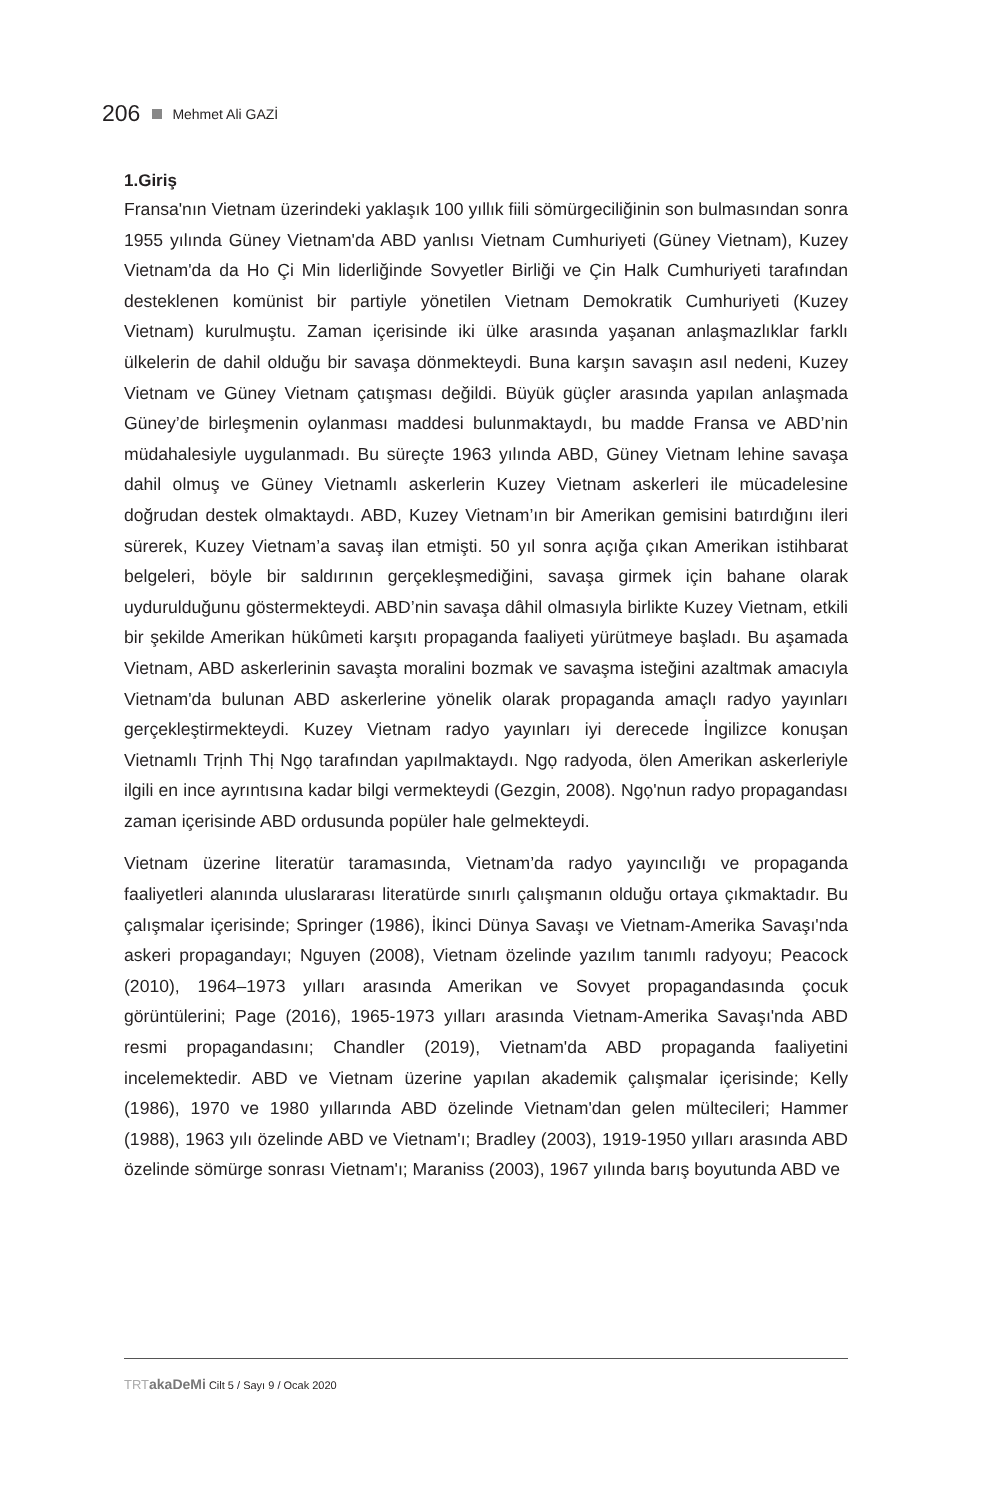206 Mehmet Ali GAZİ
1.Giriş
Fransa'nın Vietnam üzerindeki yaklaşık 100 yıllık fiili sömürgeciliğinin son bulmasından sonra 1955 yılında Güney Vietnam'da ABD yanlısı Vietnam Cumhuriyeti (Güney Vietnam), Kuzey Vietnam'da da Ho Çi Min liderliğinde Sovyetler Birliği ve Çin Halk Cumhuriyeti tarafından desteklenen komünist bir partiyle yönetilen Vietnam Demokratik Cumhuriyeti (Kuzey Vietnam) kurulmuştu. Zaman içerisinde iki ülke arasında yaşanan anlaşmazlıklar farklı ülkelerin de dahil olduğu bir savaşa dönmekteydi. Buna karşın savaşın asıl nedeni, Kuzey Vietnam ve Güney Vietnam çatışması değildi. Büyük güçler arasında yapılan anlaşmada Güney’de birleşmenin oylanması maddesi bulunmaktaydı, bu madde Fransa ve ABD’nin müdahalesiyle uygulanmadı. Bu süreçte 1963 yılında ABD, Güney Vietnam lehine savaşa dahil olmuş ve Güney Vietnamlı askerlerin Kuzey Vietnam askerleri ile mücadelesine doğrudan destek olmaktaydı. ABD, Kuzey Vietnam’ın bir Amerikan gemisini batırdığını ileri sürerek, Kuzey Vietnam’a savaş ilan etmişti. 50 yıl sonra açığa çıkan Amerikan istihbarat belgeleri, böyle bir saldırının gerçekleşmediğini, savaşa girmek için bahane olarak uydurulduğunu göstermekteydi. ABD’nin savaşa dâhil olmasıyla birlikte Kuzey Vietnam, etkili bir şekilde Amerikan hükûmeti karşıtı propaganda faaliyeti yürütmeye başladı. Bu aşamada Vietnam, ABD askerlerinin savaşta moralini bozmak ve savaşma isteğini azaltmak amacıyla Vietnam'da bulunan ABD askerlerine yönelik olarak propaganda amaçlı radyo yayınları gerçekleştirmekteydi. Kuzey Vietnam radyo yayınları iyi derecede İngilizce konuşan Vietnamlı Trịnh Thị Ngọ tarafından yapılmaktaydı. Ngọ radyoda, ölen Amerikan askerleriyle ilgili en ince ayrıntısına kadar bilgi vermekteydi (Gezgin, 2008). Ngọ'nun radyo propagandası zaman içerisinde ABD ordusunda popüler hale gelmekteydi.
Vietnam üzerine literatür taramasında, Vietnam’da radyo yayıncılığı ve propaganda faaliyetleri alanında uluslararası literatürde sınırlı çalışmanın olduğu ortaya çıkmaktadır. Bu çalışmalar içerisinde; Springer (1986), İkinci Dünya Savaşı ve Vietnam-Amerika Savaşı'nda askeri propagandayı; Nguyen (2008), Vietnam özelinde yazılım tanımlı radyoyu; Peacock (2010), 1964–1973 yılları arasında Amerikan ve Sovyet propagandasında çocuk görüntülerini; Page (2016), 1965-1973 yılları arasında Vietnam-Amerika Savaşı'nda ABD resmi propagandasını; Chandler (2019), Vietnam'da ABD propaganda faaliyetini incelemektedir. ABD ve Vietnam üzerine yapılan akademik çalışmalar içerisinde; Kelly (1986), 1970 ve 1980 yıllarında ABD özelinde Vietnam'dan gelen mültecileri; Hammer (1988), 1963 yılı özelinde ABD ve Vietnam'ı; Bradley (2003), 1919-1950 yılları arasında ABD özelinde sömürge sonrası Vietnam'ı; Maraniss (2003), 1967 yılında barış boyutunda ABD ve
TRT akaDeMi Cilt 5 / Sayı 9 / Ocak 2020